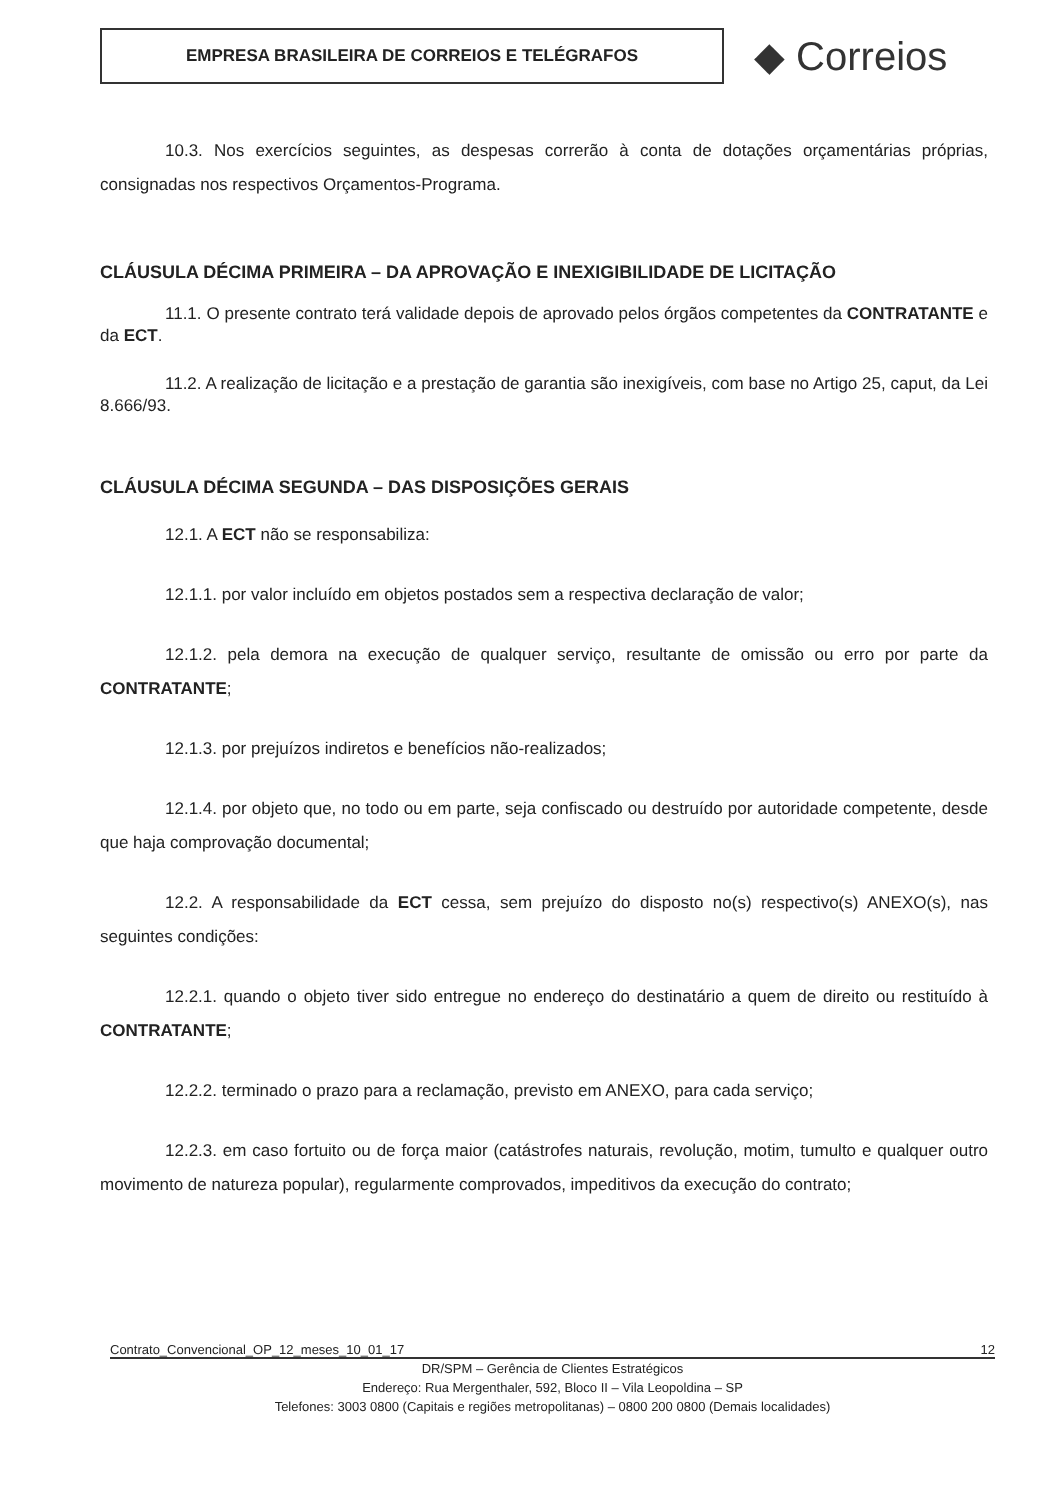EMPRESA BRASILEIRA DE CORREIOS E TELÉGRAFOS
◆ Correios
10.3. Nos exercícios seguintes, as despesas correrão à conta de dotações orçamentárias próprias, consignadas nos respectivos Orçamentos-Programa.
CLÁUSULA DÉCIMA PRIMEIRA – DA APROVAÇÃO E INEXIGIBILIDADE DE LICITAÇÃO
11.1. O presente contrato terá validade depois de aprovado pelos órgãos competentes da CONTRATANTE e da ECT.
11.2. A realização de licitação e a prestação de garantia são inexigíveis, com base no Artigo 25, caput, da Lei 8.666/93.
CLÁUSULA DÉCIMA SEGUNDA – DAS DISPOSIÇÕES GERAIS
12.1. A ECT não se responsabiliza:
12.1.1. por valor incluído em objetos postados sem a respectiva declaração de valor;
12.1.2. pela demora na execução de qualquer serviço, resultante de omissão ou erro por parte da CONTRATANTE;
12.1.3. por prejuízos indiretos e benefícios não-realizados;
12.1.4. por objeto que, no todo ou em parte, seja confiscado ou destruído por autoridade competente, desde que haja comprovação documental;
12.2. A responsabilidade da ECT cessa, sem prejuízo do disposto no(s) respectivo(s) ANEXO(s), nas seguintes condições:
12.2.1. quando o objeto tiver sido entregue no endereço do destinatário a quem de direito ou restituído à CONTRATANTE;
12.2.2. terminado o prazo para a reclamação, previsto em ANEXO, para cada serviço;
12.2.3. em caso fortuito ou de força maior (catástrofes naturais, revolução, motim, tumulto e qualquer outro movimento de natureza popular), regularmente comprovados, impeditivos da execução do contrato;
Contrato_Convencional_OP_12_meses_10_01_17 12
DR/SPM – Gerência de Clientes Estratégicos
Endereço: Rua Mergenthaler, 592, Bloco II – Vila Leopoldina – SP
Telefones: 3003 0800 (Capitais e regiões metropolitanas) – 0800 200 0800 (Demais localidades)